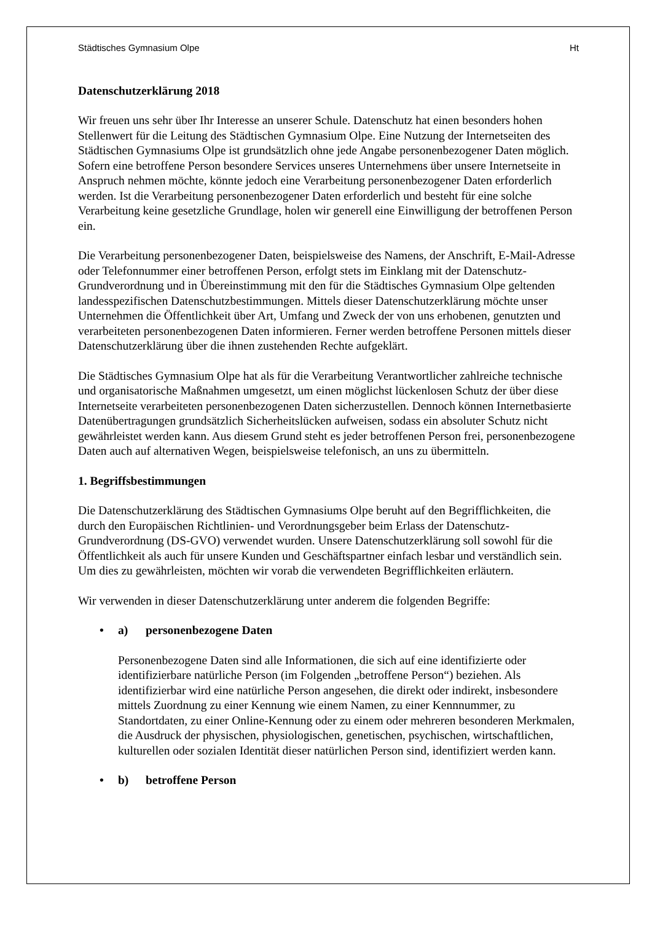Städtisches Gymnasium Olpe Ht
Datenschutzerklärung 2018
Wir freuen uns sehr über Ihr Interesse an unserer Schule. Datenschutz hat einen besonders hohen Stellenwert für die Leitung des Städtischen Gymnasium Olpe. Eine Nutzung der Internetseiten des Städtischen Gymnasiums Olpe ist grundsätzlich ohne jede Angabe personenbezogener Daten möglich. Sofern eine betroffene Person besondere Services unseres Unternehmens über unsere Internetseite in Anspruch nehmen möchte, könnte jedoch eine Verarbeitung personenbezogener Daten erforderlich werden. Ist die Verarbeitung personenbezogener Daten erforderlich und besteht für eine solche Verarbeitung keine gesetzliche Grundlage, holen wir generell eine Einwilligung der betroffenen Person ein.
Die Verarbeitung personenbezogener Daten, beispielsweise des Namens, der Anschrift, E-Mail-Adresse oder Telefonnummer einer betroffenen Person, erfolgt stets im Einklang mit der Datenschutz-Grundverordnung und in Übereinstimmung mit den für die Städtisches Gymnasium Olpe geltenden landesspezifischen Datenschutzbestimmungen. Mittels dieser Datenschutzerklärung möchte unser Unternehmen die Öffentlichkeit über Art, Umfang und Zweck der von uns erhobenen, genutzten und verarbeiteten personenbezogenen Daten informieren. Ferner werden betroffene Personen mittels dieser Datenschutzerklärung über die ihnen zustehenden Rechte aufgeklärt.
Die Städtisches Gymnasium Olpe hat als für die Verarbeitung Verantwortlicher zahlreiche technische und organisatorische Maßnahmen umgesetzt, um einen möglichst lückenlosen Schutz der über diese Internetseite verarbeiteten personenbezogenen Daten sicherzustellen. Dennoch können Internetbasierte Datenübertragungen grundsätzlich Sicherheitslücken aufweisen, sodass ein absoluter Schutz nicht gewährleistet werden kann. Aus diesem Grund steht es jeder betroffenen Person frei, personenbezogene Daten auch auf alternativen Wegen, beispielsweise telefonisch, an uns zu übermitteln.
1. Begriffsbestimmungen
Die Datenschutzerklärung des Städtischen Gymnasiums Olpe beruht auf den Begrifflichkeiten, die durch den Europäischen Richtlinien- und Verordnungsgeber beim Erlass der Datenschutz-Grundverordnung (DS-GVO) verwendet wurden. Unsere Datenschutzerklärung soll sowohl für die Öffentlichkeit als auch für unsere Kunden und Geschäftspartner einfach lesbar und verständlich sein. Um dies zu gewährleisten, möchten wir vorab die verwendeten Begrifflichkeiten erläutern.
Wir verwenden in dieser Datenschutzerklärung unter anderem die folgenden Begriffe:
• a) personenbezogene Daten
Personenbezogene Daten sind alle Informationen, die sich auf eine identifizierte oder identifizierbare natürliche Person (im Folgenden „betroffene Person“) beziehen. Als identifizierbar wird eine natürliche Person angesehen, die direkt oder indirekt, insbesondere mittels Zuordnung zu einer Kennung wie einem Namen, zu einer Kennnummer, zu Standortdaten, zu einer Online-Kennung oder zu einem oder mehreren besonderen Merkmalen, die Ausdruck der physischen, physiologischen, genetischen, psychischen, wirtschaftlichen, kulturellen oder sozialen Identität dieser natürlichen Person sind, identifiziert werden kann.
• b) betroffene Person